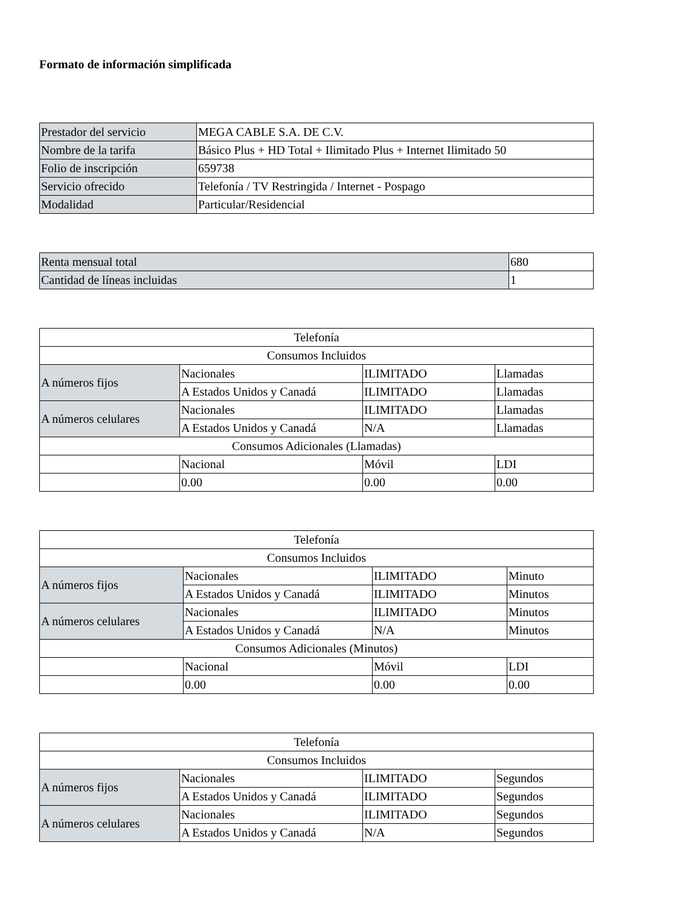Formato de información simplificada
| Prestador del servicio | MEGA CABLE S.A. DE C.V. |
| Nombre de la tarifa | Básico Plus + HD Total + Ilimitado Plus + Internet Ilimitado 50 |
| Folio de inscripción | 659738 |
| Servicio ofrecido | Telefonía / TV Restringida / Internet - Pospago |
| Modalidad | Particular/Residencial |
| Renta mensual total | 680 |
| Cantidad de líneas incluidas | 1 |
| Telefonía | | | |
| Consumos Incluidos | | | |
| A números fijos | Nacionales | ILIMITADO | Llamadas |
| | A Estados Unidos y Canadá | ILIMITADO | Llamadas |
| A números celulares | Nacionales | ILIMITADO | Llamadas |
| | A Estados Unidos y Canadá | N/A | Llamadas |
| Consumos Adicionales (Llamadas) | | | |
| | Nacional | Móvil | LDI |
| | 0.00 | 0.00 | 0.00 |
| Telefonía | | | |
| Consumos Incluidos | | | |
| A números fijos | Nacionales | ILIMITADO | Minuto |
| | A Estados Unidos y Canadá | ILIMITADO | Minutos |
| A números celulares | Nacionales | ILIMITADO | Minutos |
| | A Estados Unidos y Canadá | N/A | Minutos |
| Consumos Adicionales (Minutos) | | | |
| | Nacional | Móvil | LDI |
| | 0.00 | 0.00 | 0.00 |
| Telefonía | | | |
| Consumos Incluidos | | | |
| A números fijos | Nacionales | ILIMITADO | Segundos |
| | A Estados Unidos y Canadá | ILIMITADO | Segundos |
| A números celulares | Nacionales | ILIMITADO | Segundos |
| | A Estados Unidos y Canadá | N/A | Segundos |